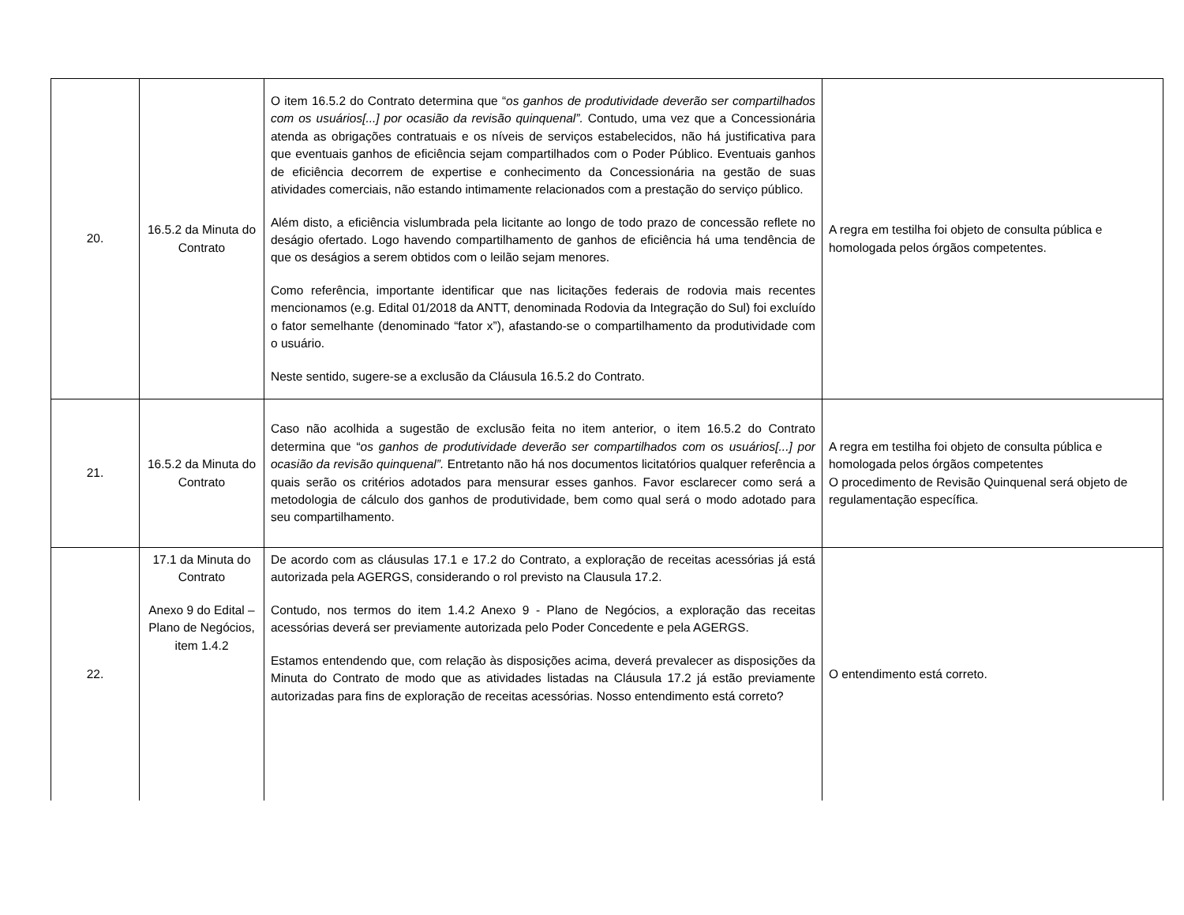| 20. | 16.5.2 da Minuta do Contrato | O item 16.5.2 do Contrato determina que “ os ganhos de produtividade deverão ser compartilhados com os usuários[...] por ocasião da revisão quinquenal”. Contudo, uma vez que a Concessionária atenda as obrigações contratuais e os níveis de serviços estabelecidos, não há justificativa para que eventuais ganhos de eficiência sejam compartilhados com o Poder Público. Eventuais ganhos de eficiência decorrem de expertise e conhecimento da Concessionária na gestão de suas atividades comerciais, não estando intimamente relacionados com a prestação do serviço público. Além disto, a eficiência vislumbrada pela licitante ao longo de todo prazo de concessão reflete no deságio ofertado. Logo havendo compartilhamento de ganhos de eficiência há uma tendência de que os deságios a serem obtidos com o leilão sejam menores. Como referência, importante identificar que nas licitações federais de rodovia mais recentes mencionamos (e.g. Edital 01/2018 da ANTT, denominada Rodovia da Integração do Sul) foi excluído o fator semelhante (denominado “fator x”), afastando-se o compartilhamento da produtividade com o usuário. Neste sentido, sugere-se a exclusão da Cláusula 16.5.2 do Contrato. | A regra em testilha foi objeto de consulta pública e homologada pelos órgãos competentes. |
| 21. | 16.5.2 da Minuta do Contrato | Caso não acolhida a sugestão de exclusão feita no item anterior, o item 16.5.2 do Contrato determina que “ os ganhos de produtividade deverão ser compartilhados com os usuários[...] por ocasião da revisão quinquenal”. Entretanto não há nos documentos licitatórios qualquer referência a quais serão os critérios adotados para mensurar esses ganhos. Favor esclarecer como será a metodologia de cálculo dos ganhos de produtividade, bem como qual será o modo adotado para seu compartilhamento. | A regra em testilha foi objeto de consulta pública e homologada pelos órgãos competentes O procedimento de Revisão Quinquenal será objeto de regulamentação específica. |
| 22. | 17.1 da Minuta do Contrato Anexo 9 do Edital – Plano de Negócios, item 1.4.2 | De acordo com as cláusulas 17.1 e 17.2 do Contrato, a exploração de receitas acessórias já está autorizada pela AGERGS, considerando o rol previsto na Clausula 17.2. Contudo, nos termos do item 1.4.2 Anexo 9 - Plano de Negócios, a exploração das receitas acessórias deverá ser previamente autorizada pelo Poder Concedente e pela AGERGS. Estamos entendendo que, com relação às disposições acima, deverá prevalecer as disposições da Minuta do Contrato de modo que as atividades listadas na Cláusula 17.2 já estão previamente autorizadas para fins de exploração de receitas acessórias. Nosso entendimento está correto? | O entendimento está correto. |